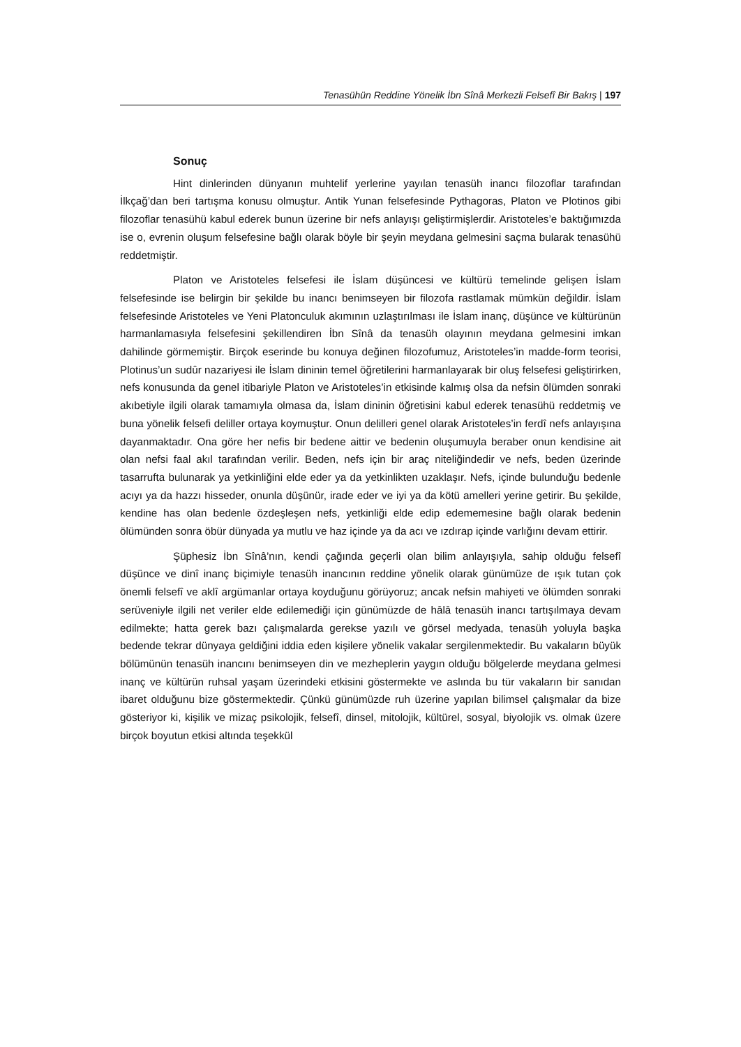Tenasühün Reddine Yönelik İbn Sînâ Merkezli Felsefî Bir Bakış | 197
Sonuç
Hint dinlerinden dünyanın muhtelif yerlerine yayılan tenasüh inancı filozoflar tarafından İlkçağ’dan beri tartışma konusu olmuştur. Antik Yunan felsefesinde Pythagoras, Platon ve Plotinos gibi filozoflar tenasühü kabul ederek bunun üzerine bir nefs anlayışı geliştirmişlerdir. Aristoteles’e baktığımızda ise o, evrenin oluşum felsefesine bağlı olarak böyle bir şeyin meydana gelmesini saçma bularak tenasühü reddetmiştir.
Platon ve Aristoteles felsefesi ile İslam düşüncesi ve kültürü temelinde gelişen İslam felsefesinde ise belirgin bir şekilde bu inancı benimseyen bir filozofa rastlamak mümkün değildir. İslam felsefesinde Aristoteles ve Yeni Platonculuk akımının uzlaştırılması ile İslam inanç, düşünce ve kültürünün harmanlamasıyla felsefesini şekillendiren İbn Sînâ da tenasüh olayının meydana gelmesini imkan dahilinde görmemiştir. Birçok eserinde bu konuya değinen filozofumuz, Aristoteles’in madde-form teorisi, Plotinus’un sudûr nazariyesi ile İslam dininin temel öğretilerini harmanlayarak bir oluş felsefesi geliştirirken, nefs konusunda da genel itibariyle Platon ve Aristoteles’in etkisinde kalmış olsa da nefsin ölümden sonraki akıbetiyle ilgili olarak tamamıyla olmasa da, İslam dininin öğretisini kabul ederek tenasühü reddetmiş ve buna yönelik felsefi deliller ortaya koymuştur. Onun delilleri genel olarak Aristoteles’in ferdî nefs anlayışına dayanmaktadır. Ona göre her nefis bir bedene aittir ve bedenin oluşumuyla beraber onun kendisine ait olan nefsi faal akıl tarafından verilir. Beden, nefs için bir araç niteliğindedir ve nefs, beden üzerinde tasarrufta bulunarak ya yetkinliğini elde eder ya da yetkinlikten uzaklaşır. Nefs, içinde bulunduğu bedenle acıyı ya da hazzı hisseder, onunla düşünür, irade eder ve iyi ya da kötü amelleri yerine getirir. Bu şekilde, kendine has olan bedenle özdeşleşen nefs, yetkinliği elde edip edememesine bağlı olarak bedenin ölümünden sonra öbür dünyada ya mutlu ve haz içinde ya da acı ve ızdırap içinde varlığını devam ettirir.
Şüphesiz İbn Sînâ’nın, kendi çağında geçerli olan bilim anlayışıyla, sahip olduğu felsefî düşünce ve dinî inanç biçimiyle tenasüh inancının reddine yönelik olarak günümüze de ışık tutan çok önemli felsefî ve aklî argümanlar ortaya koyduğunu görüyoruz; ancak nefsin mahiyeti ve ölümden sonraki serüveniyle ilgili net veriler elde edilemediği için günümüzde de hâlâ tenasüh inancı tartışılmaya devam edilmekte; hatta gerek bazı çalışmalarda gerekse yazılı ve görsel medyada, tenasüh yoluyla başka bedende tekrar dünyaya geldiğini iddia eden kişilere yönelik vakalar sergilenmektedir. Bu vakaların büyük bölümünün tenasüh inancını benimseyen din ve mezheplerin yaygın olduğu bölgelerde meydana gelmesi inanç ve kültürün ruhsal yaşam üzerindeki etkisini göstermekte ve aslında bu tür vakaların bir sanıdan ibaret olduğunu bize göstermektedir. Çünkü günümüzde ruh üzerine yapılan bilimsel çalışmalar da bize gösteriyor ki, kişilik ve mizaç psikolojik, felsefî, dinsel, mitolojik, kültürel, sosyal, biyolojik vs. olmak üzere birçok boyutun etkisi altında teşekkül